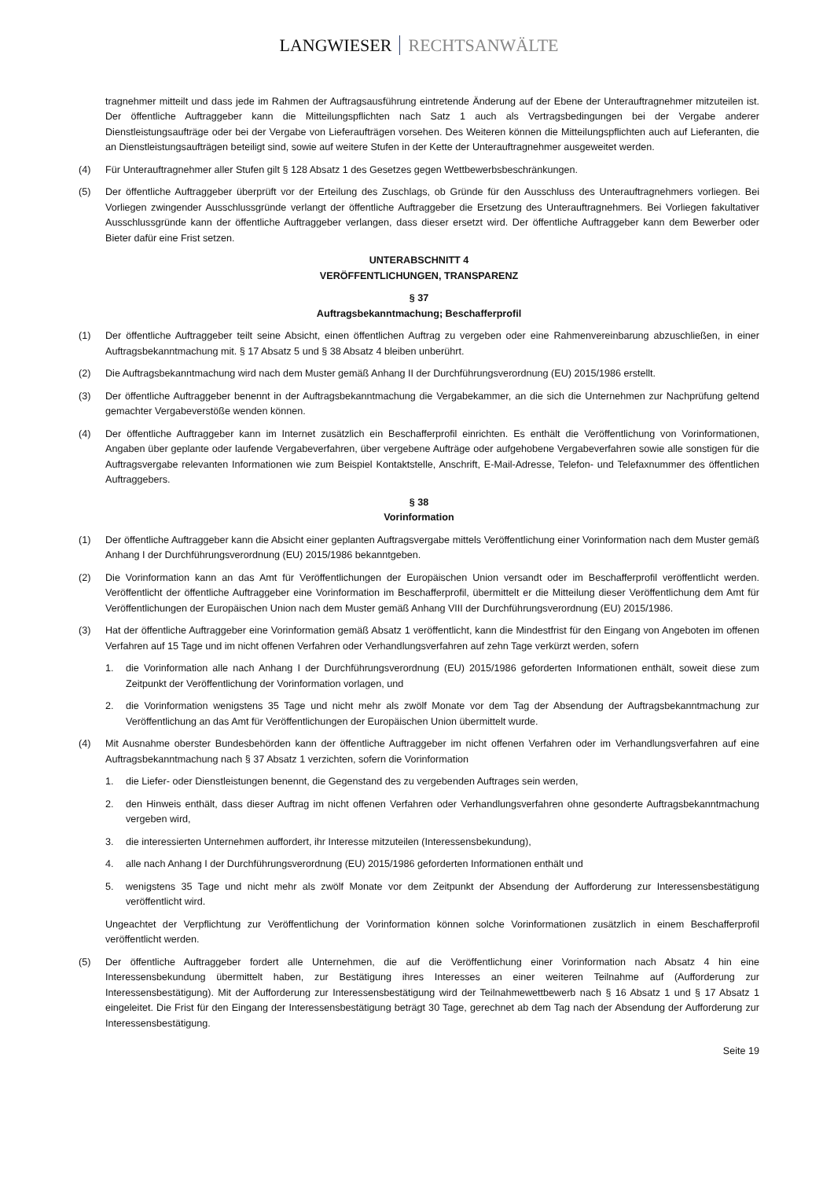LANGWIESER RECHTSANWÄLTE
tragnehmer mitteilt und dass jede im Rahmen der Auftragsausführung eintretende Änderung auf der Ebene der Unterauftragnehmer mitzuteilen ist. Der öffentliche Auftraggeber kann die Mitteilungspflichten nach Satz 1 auch als Vertragsbedingungen bei der Vergabe anderer Dienstleistungsaufträge oder bei der Vergabe von Lieferaufträgen vorsehen. Des Weiteren können die Mitteilungspflichten auch auf Lieferanten, die an Dienstleistungsaufträgen beteiligt sind, sowie auf weitere Stufen in der Kette der Unterauftragnehmer ausgeweitet werden.
(4) Für Unterauftragnehmer aller Stufen gilt § 128 Absatz 1 des Gesetzes gegen Wettbewerbsbeschränkungen.
(5) Der öffentliche Auftraggeber überprüft vor der Erteilung des Zuschlags, ob Gründe für den Ausschluss des Unterauftragnehmers vorliegen. Bei Vorliegen zwingender Ausschlussgründe verlangt der öffentliche Auftraggeber die Ersetzung des Unterauftragnehmers. Bei Vorliegen fakultativer Ausschlussgründe kann der öffentliche Auftraggeber verlangen, dass dieser ersetzt wird. Der öffentliche Auftraggeber kann dem Bewerber oder Bieter dafür eine Frist setzen.
UNTERABSCHNITT 4
VERÖFFENTLICHUNGEN, TRANSPARENZ
§ 37
Auftragsbekanntmachung; Beschafferprofil
(1) Der öffentliche Auftraggeber teilt seine Absicht, einen öffentlichen Auftrag zu vergeben oder eine Rahmenvereinbarung abzuschließen, in einer Auftragsbekanntmachung mit. § 17 Absatz 5 und § 38 Absatz 4 bleiben unberührt.
(2) Die Auftragsbekanntmachung wird nach dem Muster gemäß Anhang II der Durchführungsverordnung (EU) 2015/1986 erstellt.
(3) Der öffentliche Auftraggeber benennt in der Auftragsbekanntmachung die Vergabekammer, an die sich die Unternehmen zur Nachprüfung geltend gemachter Vergabeverstöße wenden können.
(4) Der öffentliche Auftraggeber kann im Internet zusätzlich ein Beschafferprofil einrichten. Es enthält die Veröffentlichung von Vorinformationen, Angaben über geplante oder laufende Vergabeverfahren, über vergebene Aufträge oder aufgehobene Vergabeverfahren sowie alle sonstigen für die Auftragsvergabe relevanten Informationen wie zum Beispiel Kontaktstelle, Anschrift, E-Mail-Adresse, Telefon- und Telefaxnummer des öffentlichen Auftraggebers.
§ 38
Vorinformation
(1) Der öffentliche Auftraggeber kann die Absicht einer geplanten Auftragsvergabe mittels Veröffentlichung einer Vorinformation nach dem Muster gemäß Anhang I der Durchführungsverordnung (EU) 2015/1986 bekanntgeben.
(2) Die Vorinformation kann an das Amt für Veröffentlichungen der Europäischen Union versandt oder im Beschafferprofil veröffentlicht werden. Veröffentlicht der öffentliche Auftraggeber eine Vorinformation im Beschafferprofil, übermittelt er die Mitteilung dieser Veröffentlichung dem Amt für Veröffentlichungen der Europäischen Union nach dem Muster gemäß Anhang VIII der Durchführungsverordnung (EU) 2015/1986.
(3) Hat der öffentliche Auftraggeber eine Vorinformation gemäß Absatz 1 veröffentlicht, kann die Mindestfrist für den Eingang von Angeboten im offenen Verfahren auf 15 Tage und im nicht offenen Verfahren oder Verhandlungsverfahren auf zehn Tage verkürzt werden, sofern
1. die Vorinformation alle nach Anhang I der Durchführungsverordnung (EU) 2015/1986 geforderten Informationen enthält, soweit diese zum Zeitpunkt der Veröffentlichung der Vorinformation vorlagen, und
2. die Vorinformation wenigstens 35 Tage und nicht mehr als zwölf Monate vor dem Tag der Absendung der Auftragsbekanntmachung zur Veröffentlichung an das Amt für Veröffentlichungen der Europäischen Union übermittelt wurde.
(4) Mit Ausnahme oberster Bundesbehörden kann der öffentliche Auftraggeber im nicht offenen Verfahren oder im Verhandlungsverfahren auf eine Auftragsbekanntmachung nach § 37 Absatz 1 verzichten, sofern die Vorinformation
1. die Liefer- oder Dienstleistungen benennt, die Gegenstand des zu vergebenden Auftrages sein werden,
2. den Hinweis enthält, dass dieser Auftrag im nicht offenen Verfahren oder Verhandlungsverfahren ohne gesonderte Auftragsbekanntmachung vergeben wird,
3. die interessierten Unternehmen auffordert, ihr Interesse mitzuteilen (Interessensbekundung),
4. alle nach Anhang I der Durchführungsverordnung (EU) 2015/1986 geforderten Informationen enthält und
5. wenigstens 35 Tage und nicht mehr als zwölf Monate vor dem Zeitpunkt der Absendung der Aufforderung zur Interessensbestätigung veröffentlicht wird.
Ungeachtet der Verpflichtung zur Veröffentlichung der Vorinformation können solche Vorinformationen zusätzlich in einem Beschafferprofil veröffentlicht werden.
(5) Der öffentliche Auftraggeber fordert alle Unternehmen, die auf die Veröffentlichung einer Vorinformation nach Absatz 4 hin eine Interessensbekundung übermittelt haben, zur Bestätigung ihres Interesses an einer weiteren Teilnahme auf (Aufforderung zur Interessensbestätigung). Mit der Aufforderung zur Interessensbestätigung wird der Teilnahmewettbewerb nach § 16 Absatz 1 und § 17 Absatz 1 eingeleitet. Die Frist für den Eingang der Interessensbestätigung beträgt 30 Tage, gerechnet ab dem Tag nach der Absendung der Aufforderung zur Interessensbestätigung.
Seite 19